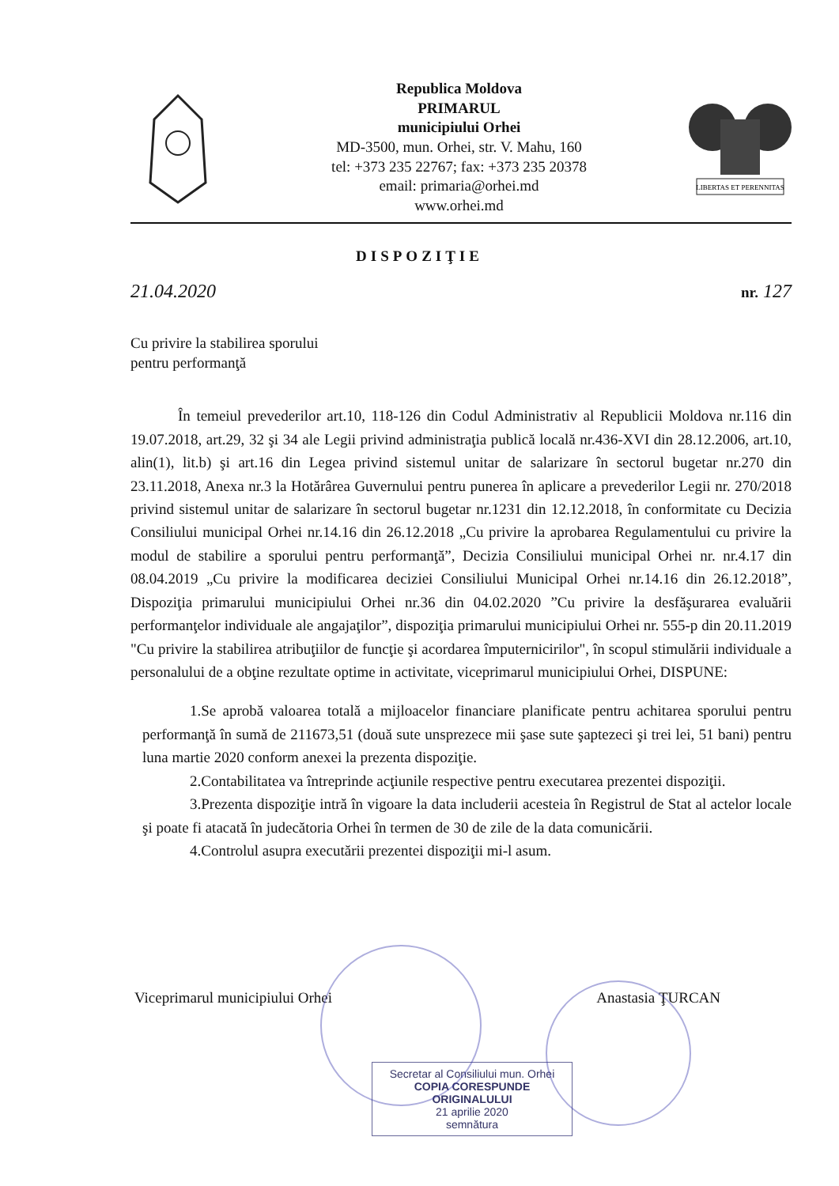Republica Moldova
PRIMARUL
municipiului Orhei
MD-3500, mun. Orhei, str. V. Mahu, 160
tel: +373 235 22767; fax: +373 235 20378
email: primaria@orhei.md
www.orhei.md
LIBERTAS ET PERENNITAS
DISPOZIŢIE
21.04.2020 nr. 127
Cu privire la stabilirea sporului
pentru performanţă
În temeiul prevederilor art.10, 118-126 din Codul Administrativ al Republicii Moldova nr.116 din 19.07.2018, art.29, 32 şi 34 ale Legii privind administraţia publică locală nr.436-XVI din 28.12.2006, art.10, alin(1), lit.b) şi art.16 din Legea privind sistemul unitar de salarizare în sectorul bugetar nr.270 din 23.11.2018, Anexa nr.3 la Hotărârea Guvernului pentru punerea în aplicare a prevederilor Legii nr. 270/2018 privind sistemul unitar de salarizare în sectorul bugetar nr.1231 din 12.12.2018, în conformitate cu Decizia Consiliului municipal Orhei nr.14.16 din 26.12.2018 „Cu privire la aprobarea Regulamentului cu privire la modul de stabilire a sporului pentru performanţă”, Decizia Consiliului municipal Orhei nr. nr.4.17 din 08.04.2019 „Cu privire la modificarea deciziei Consiliului Municipal Orhei nr.14.16 din 26.12.2018”, Dispoziţia primarului municipiului Orhei nr.36 din 04.02.2020 ”Cu privire la desfăşurarea evaluării performanţelor individuale ale angajaţilor”, dispoziţia primarului municipiului Orhei nr. 555-p din 20.11.2019 "Cu privire la stabilirea atribuţiilor de funcţie şi acordarea împuternicirilor", în scopul stimulării individuale a personalului de a obţine rezultate optime in activitate, viceprimarul municipiului Orhei, DISPUNE:
1.Se aprobă valoarea totală a mijloacelor financiare planificate pentru achitarea sporului pentru performanţă în sumă de 211673,51 (două sute unsprezece mii şase sute şaptezeci şi trei lei, 51 bani) pentru luna martie 2020 conform anexei la prezenta dispoziţie.
2.Contabilitatea va întreprinde acţiunile respective pentru executarea prezentei dispoziţii.
3.Prezenta dispoziţie intră în vigoare la data includerii acesteia în Registrul de Stat al actelor locale şi poate fi atacată în judecătoria Orhei în termen de 30 de zile de la data comunicării.
4.Controlul asupra executării prezentei dispoziţii mi-l asum.
Viceprimarul municipiului Orhei Anastasia ŢURCAN
Secretar al Consiliului mun. Orhei
COPIA CORESPUNDE ORIGINALULUI
21 aprilie 2020
semnătura